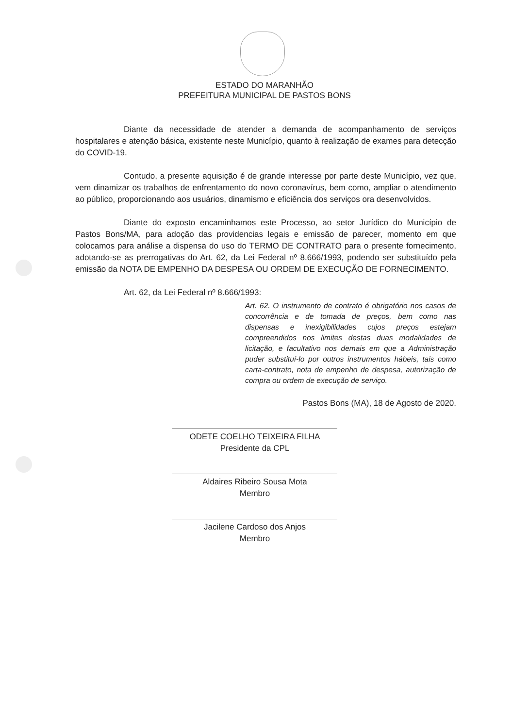ESTADO DO MARANHÃO
PREFEITURA MUNICIPAL DE PASTOS BONS
Diante da necessidade de atender a demanda de acompanhamento de serviços hospitalares e atenção básica, existente neste Município, quanto à realização de exames para detecção do COVID-19.
Contudo, a presente aquisição é de grande interesse por parte deste Município, vez que, vem dinamizar os trabalhos de enfrentamento do novo coronavírus, bem como, ampliar o atendimento ao público, proporcionando aos usuários, dinamismo e eficiência dos serviços ora desenvolvidos.
Diante do exposto encaminhamos este Processo, ao setor Jurídico do Município de Pastos Bons/MA, para adoção das providencias legais e emissão de parecer, momento em que colocamos para análise a dispensa do uso do TERMO DE CONTRATO para o presente fornecimento, adotando-se as prerrogativas do Art. 62, da Lei Federal nº 8.666/1993, podendo ser substituído pela emissão da NOTA DE EMPENHO DA DESPESA OU ORDEM DE EXECUÇÃO DE FORNECIMENTO.
Art. 62, da Lei Federal nº 8.666/1993:
Art. 62. O instrumento de contrato é obrigatório nos casos de concorrência e de tomada de preços, bem como nas dispensas e inexigibilidades cujos preços estejam compreendidos nos limites destas duas modalidades de licitação, e facultativo nos demais em que a Administração puder substituí-lo por outros instrumentos hábeis, tais como carta-contrato, nota de empenho de despesa, autorização de compra ou ordem de execução de serviço.
Pastos Bons (MA), 18 de Agosto de 2020.
ODETE COELHO TEIXEIRA FILHA
Presidente da CPL
Aldaires Ribeiro Sousa Mota
Membro
Jacilene Cardoso dos Anjos
Membro